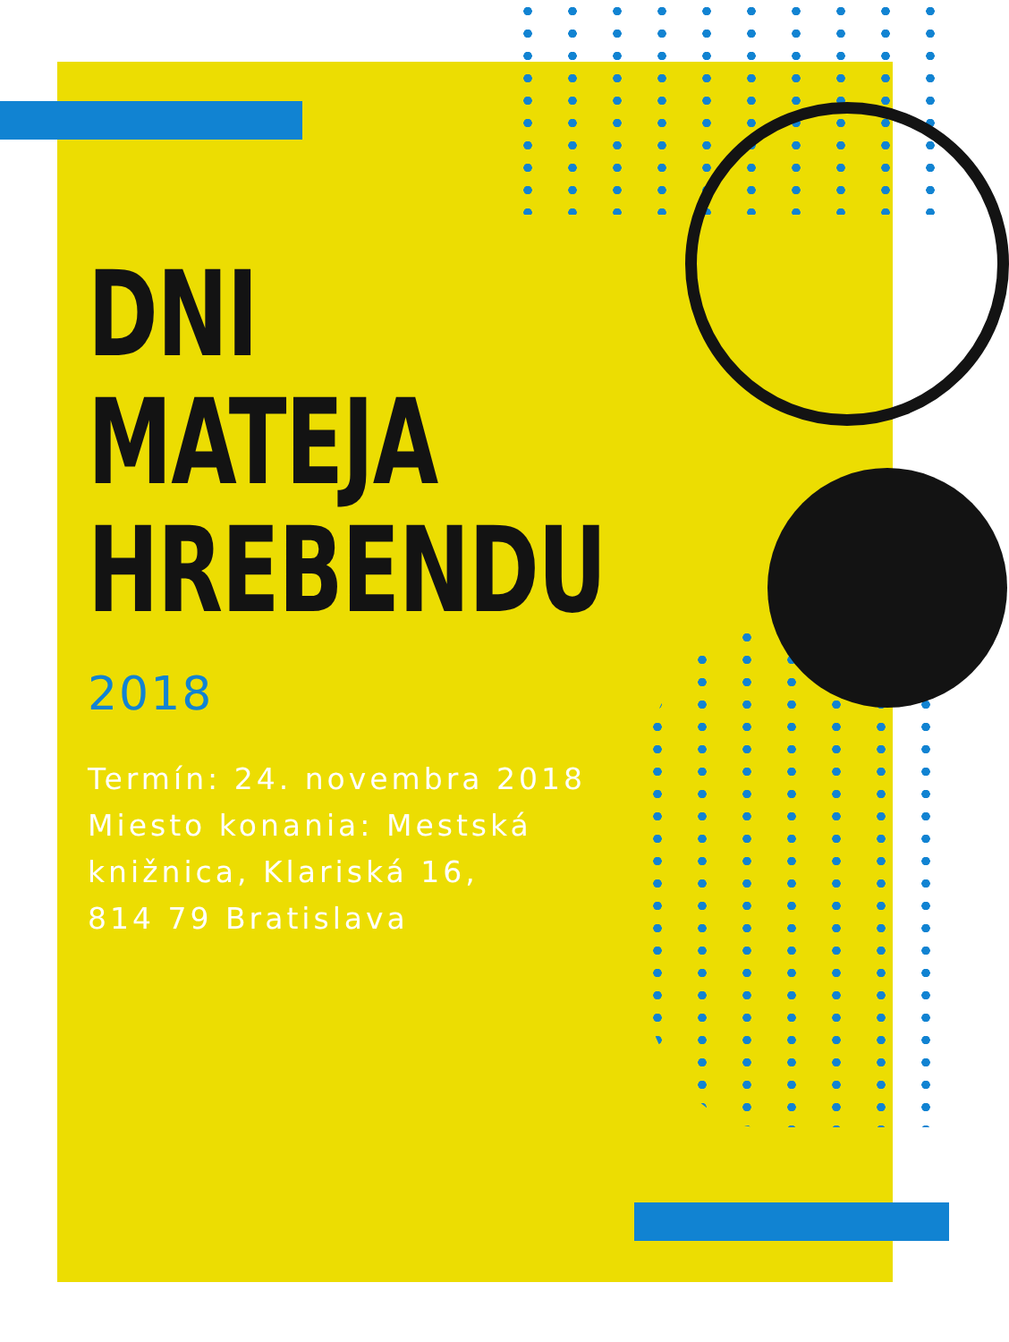DNI
MATEJA
HREBENDU
2018
Termín: 24. novembra 2018
Miesto konania: Mestská
knižnica, Klariská 16,
814 79 Bratislava